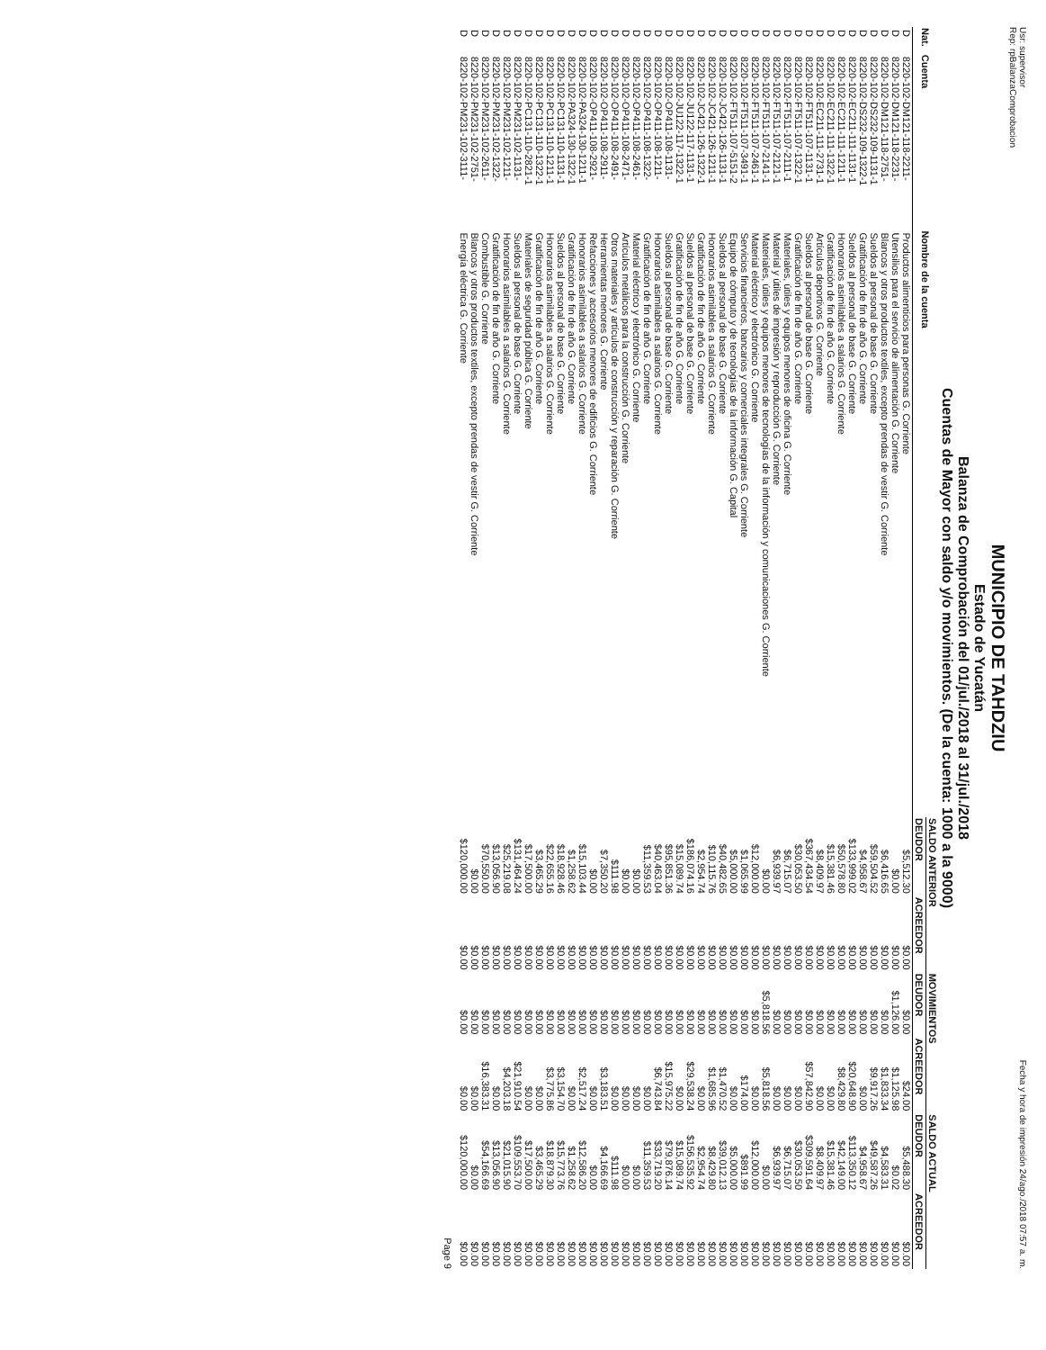Usr: supervisor
Rep: rpBalanzaComprobacion Fecha y hora de impresión 24/ago./2018 07:57 a. m.
MUNICIPIO DE TAHDZIU
Estado de Yucatán
Balanza de Comprobación del 01/jul./2018 al 31/jul./2018
Cuentas de Mayor con saldo y/o movimientos. (De la cuenta: 1000 a la 9000)
| Nat. | Cuenta | Nombre de la cuenta | SALDO ANTERIOR | | MOVIMIENTOS | | SALDO ACTUAL | |
| --- | --- | --- | --- | --- | --- | --- | --- | --- |
| | | | DEUDOR | ACREEDOR | DEUDOR | ACREEDOR | DEUDOR | ACREEDOR |
| D | 8220-102-DM121-118-2211- | Productos alimenticios para personas G. Corriente | $5,512.30 | $0.00 | $0.00 | $24.00 | $5,488.30 | $0.00 |
| D | 8220-102-DM121-118-2231- | Utensilios para el servicio de alimentación G. Corriente | $0.00 | $0.00 | $1,126.00 | $1,125.98 | $0.02 | $0.00 |
| D | 8220-102-DM121-118-2751- | Blancos y otros productos textiles, excepto prendas de vestir G. Corriente | $6,416.65 | $0.00 | $0.00 | $1,833.34 | $4,583.31 | $0.00 |
| D | 8220-102-DS232-109-1131-1 | Sueldos al personal de base G. Corriente | $59,504.52 | $0.00 | $0.00 | $9,917.26 | $49,587.26 | $0.00 |
| D | 8220-102-DS232-109-1322-1 | Gratificación de fin de año G. Corriente | $4,958.67 | $0.00 | $0.00 | $0.00 | $4,958.67 | $0.00 |
| D | 8220-102-EC211-111-1131-1 | Sueldos al personal de base G. Corriente | $133,999.02 | $0.00 | $0.00 | $20,648.90 | $113,350.12 | $0.00 |
| D | 8220-102-EC211-111-1211-1 | Honorarios asimilables a salarios G. Corriente | $50,578.80 | $0.00 | $0.00 | $8,429.80 | $42,149.00 | $0.00 |
| D | 8220-102-EC211-111-1322-1 | Gratificación de fin de año G. Corriente | $15,381.46 | $0.00 | $0.00 | $0.00 | $15,381.46 | $0.00 |
| D | 8220-102-EC211-111-2731-1 | Artículos deportivos G. Corriente | $8,409.97 | $0.00 | $0.00 | $0.00 | $8,409.97 | $0.00 |
| D | 8220-102-FT511-107-1131-1 | Sueldos al personal de base G. Corriente | $367,434.54 | $0.00 | $0.00 | $57,842.90 | $309,591.64 | $0.00 |
| D | 8220-102-FT511-107-1322-1 | Gratificación de fin de año G. Corriente | $30,053.50 | $0.00 | $0.00 | $0.00 | $30,053.50 | $0.00 |
| D | 8220-102-FT511-107-2111-1 | Materiales, útiles y equipos menores de oficina G. Corriente | $6,715.07 | $0.00 | $0.00 | $0.00 | $6,715.07 | $0.00 |
| D | 8220-102-FT511-107-2121-1 | Material y útiles de impresión y reproducción G. Corriente | $6,939.97 | $0.00 | $0.00 | $0.00 | $6,939.97 | $0.00 |
| D | 8220-102-FT511-107-2141-1 | Materiales, útiles y equipos menores de tecnologías de la información y comunicaciones G. Corriente | $0.00 | $0.00 | $5,818.56 | $5,818.56 | $0.00 | $0.00 |
| D | 8220-102-FT511-107-2461-1 | Material eléctrico y electrónico G. Corriente | $12,000.00 | $0.00 | $0.00 | $0.00 | $12,000.00 | $0.00 |
| D | 8220-102-FT511-107-3491-1 | Servicios financieros, bancarios y comerciales integrales G. Corriente | $1,065.99 | $0.00 | $0.00 | $174.00 | $891.99 | $0.00 |
| D | 8220-102-FT511-107-5151-2 | Equipo de cómputo y de tecnologías de la información G. Capital | $5,000.00 | $0.00 | $0.00 | $0.00 | $5,000.00 | $0.00 |
| D | 8220-102-JC421-126-1131-1 | Sueldos al personal de base G. Corriente | $40,482.65 | $0.00 | $0.00 | $1,470.52 | $39,012.13 | $0.00 |
| D | 8220-102-JC421-126-1211-1 | Honorarios asimilables a salarios G. Corriente | $10,115.76 | $0.00 | $0.00 | $1,685.96 | $8,429.80 | $0.00 |
| D | 8220-102-JC421-126-1322-1 | Gratificación de fin de año G. Corriente | $2,954.74 | $0.00 | $0.00 | $0.00 | $2,954.74 | $0.00 |
| D | 8220-102-JU122-117-1131-1 | Sueldos al personal de base G. Corriente | $186,074.16 | $0.00 | $0.00 | $29,538.24 | $156,535.92 | $0.00 |
| D | 8220-102-JU122-117-1322-1 | Gratificación de fin de año G. Corriente | $15,089.74 | $0.00 | $0.00 | $0.00 | $15,089.74 | $0.00 |
| D | 8220-102-OP411-108-1131- | Sueldos al personal de base G. Corriente | $95,851.36 | $0.00 | $0.00 | $15,975.22 | $79,876.14 | $0.00 |
| D | 8220-102-OP411-108-1211- | Honorarios asimilables a salarios G. Corriente | $40,463.04 | $0.00 | $0.00 | $6,743.84 | $33,719.20 | $0.00 |
| D | 8220-102-OP411-108-1322- | Gratificación de fin de año G. Corriente | $11,359.53 | $0.00 | $0.00 | $0.00 | $11,359.53 | $0.00 |
| D | 8220-102-OP411-108-2461- | Material eléctrico y electrónico G. Corriente | $0.00 | $0.00 | $0.00 | $0.00 | $0.00 | $0.00 |
| D | 8220-102-OP411-108-2471- | Artículos metálicos para la construcción G. Corriente | $0.00 | $0.00 | $0.00 | $0.00 | $0.00 | $0.00 |
| D | 8220-102-OP411-108-2491- | Otros materiales y artículos de construcción y reparación G. Corriente | $111.98 | $0.00 | $0.00 | $0.00 | $111.98 | $0.00 |
| D | 8220-102-OP411-108-2911- | Herramientas menores G. Corriente | $7,350.20 | $0.00 | $0.00 | $3,183.51 | $4,166.69 | $0.00 |
| D | 8220-102-OP411-108-2921- | Refacciones y accesorios menores de edificios G. Corriente | $0.00 | $0.00 | $0.00 | $0.00 | $0.00 | $0.00 |
| D | 8220-102-PA324-130-1211-1 | Honorarios asimilables a salarios G. Corriente | $15,103.44 | $0.00 | $0.00 | $2,517.24 | $12,586.20 | $0.00 |
| D | 8220-102-PA324-130-1322-1 | Gratificación de fin de año G. Corriente | $1,258.62 | $0.00 | $0.00 | $0.00 | $1,258.62 | $0.00 |
| D | 8220-102-PC131-110-1131-1 | Sueldos al personal de base G. Corriente | $18,928.46 | $0.00 | $0.00 | $3,154.70 | $15,773.76 | $0.00 |
| D | 8220-102-PC131-110-1211-1 | Honorarios asimilables a salarios G. Corriente | $22,655.16 | $0.00 | $0.00 | $3,775.86 | $18,879.30 | $0.00 |
| D | 8220-102-PC131-110-1322-1 | Gratificación de fin de año G. Corriente | $3,465.29 | $0.00 | $0.00 | $0.00 | $3,465.29 | $0.00 |
| D | 8220-102-PC131-110-2821-1 | Materiales de seguridad pública G. Corriente | $17,500.00 | $0.00 | $0.00 | $0.00 | $17,500.00 | $0.00 |
| D | 8220-102-PM231-102-1131- | Sueldos al personal de base G. Corriente | $131,464.24 | $0.00 | $0.00 | $21,910.54 | $109,553.70 | $0.00 |
| D | 8220-102-PM231-102-1211- | Honorarios asimilables a salarios G. Corriente | $25,219.08 | $0.00 | $0.00 | $4,203.18 | $21,015.90 | $0.00 |
| D | 8220-102-PM231-102-1322- | Gratificación de fin de año G. Corriente | $13,056.90 | $0.00 | $0.00 | $0.00 | $13,056.90 | $0.00 |
| D | 8220-102-PM231-102-2611- | Combustible G. Corriente | $70,550.00 | $0.00 | $0.00 | $16,383.31 | $54,166.69 | $0.00 |
| D | 8220-102-PM231-102-2751- | Blancos y otros productos textiles, excepto prendas de vestir G. Corriente | $0.00 | $0.00 | $0.00 | $0.00 | $0.00 | $0.00 |
| D | 8220-102-PM231-102-3111- | Energía eléctrica G. Corriente | $120,000.00 | $0.00 | $0.00 | $0.00 | $120,000.00 | $0.00 |
Page 9